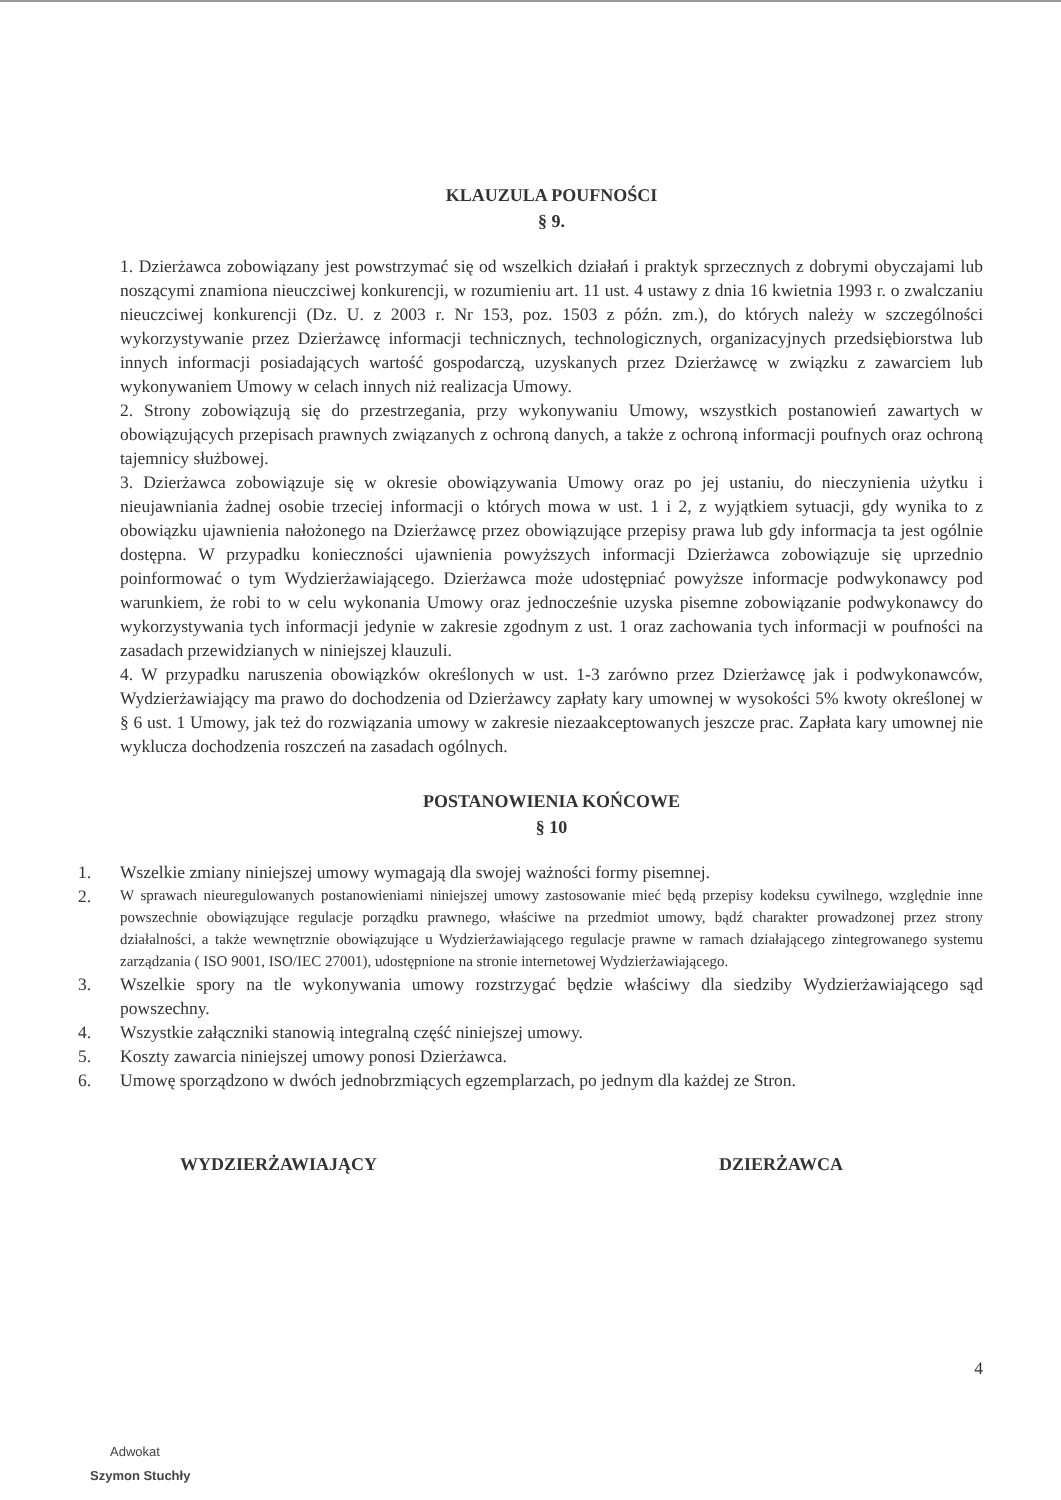KLAUZULA POUFNOŚCI
§ 9.
1. Dzierżawca zobowiązany jest powstrzymać się od wszelkich działań i praktyk sprzecznych z dobrymi obyczajami lub noszącymi znamiona nieuczciwej konkurencji, w rozumieniu art. 11 ust. 4 ustawy z dnia 16 kwietnia 1993 r. o zwalczaniu nieuczciwej konkurencji (Dz. U. z 2003 r. Nr 153, poz. 1503 z późn. zm.), do których należy w szczególności wykorzystywanie przez Dzierżawcę informacji technicznych, technologicznych, organizacyjnych przedsiębiorstwa lub innych informacji posiadających wartość gospodarczą, uzyskanych przez Dzierżawcę w związku z zawarciem lub wykonywaniem Umowy w celach innych niż realizacja Umowy.
2. Strony zobowiązują się do przestrzegania, przy wykonywaniu Umowy, wszystkich postanowień zawartych w obowiązujących przepisach prawnych związanych z ochroną danych, a także z ochroną informacji poufnych oraz ochroną tajemnicy służbowej.
3. Dzierżawca zobowiązuje się w okresie obowiązywania Umowy oraz po jej ustaniu, do nieczynienia użytku i nieujawniania żadnej osobie trzeciej informacji o których mowa w ust. 1 i 2, z wyjątkiem sytuacji, gdy wynika to z obowiązku ujawnienia nałożonego na Dzierżawcę przez obowiązujące przepisy prawa lub gdy informacja ta jest ogólnie dostępna. W przypadku konieczności ujawnienia powyższych informacji Dzierżawca zobowiązuje się uprzednio poinformować o tym Wydzierżawiającego. Dzierżawca może udostępniać powyższe informacje podwykonawcy pod warunkiem, że robi to w celu wykonania Umowy oraz jednocześnie uzyska pisemne zobowiązanie podwykonawcy do wykorzystywania tych informacji jedynie w zakresie zgodnym z ust. 1 oraz zachowania tych informacji w poufności na zasadach przewidzianych w niniejszej klauzuli.
4. W przypadku naruszenia obowiązków określonych w ust. 1-3 zarówno przez Dzierżawcę jak i podwykonawców, Wydzierżawiający ma prawo do dochodzenia od Dzierżawcy zapłaty kary umownej w wysokości 5% kwoty określonej w § 6 ust. 1 Umowy, jak też do rozwiązania umowy w zakresie niezaakceptowanych jeszcze prac. Zapłata kary umownej nie wyklucza dochodzenia roszczeń na zasadach ogólnych.
POSTANOWIENIA KOŃCOWE
§ 10
1. Wszelkie zmiany niniejszej umowy wymagają dla swojej ważności formy pisemnej.
2.
W sprawach nieuregulowanych postanowieniami niniejszej umowy zastosowanie mieć będą przepisy kodeksu cywilnego, względnie inne powszechnie obowiązujące regulacje porządku prawnego, właściwe na przedmiot umowy, bądź charakter prowadzonej przez strony działalności, a także wewnętrznie obowiązujące u Wydzierżawiającego regulacje prawne w ramach działającego zintegrowanego systemu zarządzania ( ISO 9001, ISO/IEC 27001), udostępnione na stronie internetowej Wydzierżawiającego.
3. Wszelkie spory na tle wykonywania umowy rozstrzygać będzie właściwy dla siedziby Wydzierżawiającego sąd powszechny.
4. Wszystkie załączniki stanowią integralną część niniejszej umowy.
5. Koszty zawarcia niniejszej umowy ponosi Dzierżawca.
6. Umowę sporządzono w dwóch jednobrzmiących egzemplarzach, po jednym dla każdej ze Stron.
WYDZIERŻAWIAJĄCY DZIERŻAWCA
4
Adwokat
Szymon Stuchły